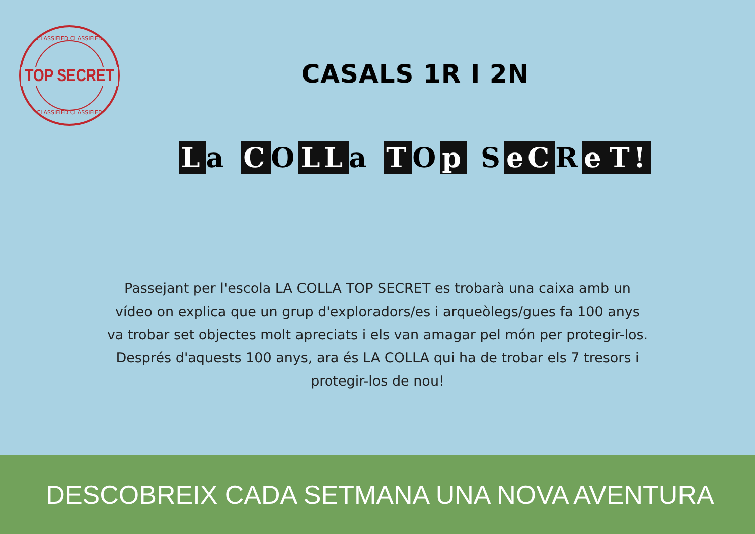CLASSIFIED CLASSIFIED
TOP SECRET
CLASSIFIED CLASSIFIED
CASALS 1R I 2N
La C O LL a T O p S eC R e T!
Passejant per l'escola LA COLLA TOP SECRET es trobarà una caixa amb un vídeo on explica que un grup d'exploradors/es i arqueòlegs/gues fa 100 anys va trobar set objectes molt apreciats i els van amagar pel món per protegir-los. Després d'aquests 100 anys, ara és LA COLLA qui ha de trobar els 7 tresors i protegir-los de nou!
DESCOBREIX CADA SETMANA UNA NOVA AVENTURA